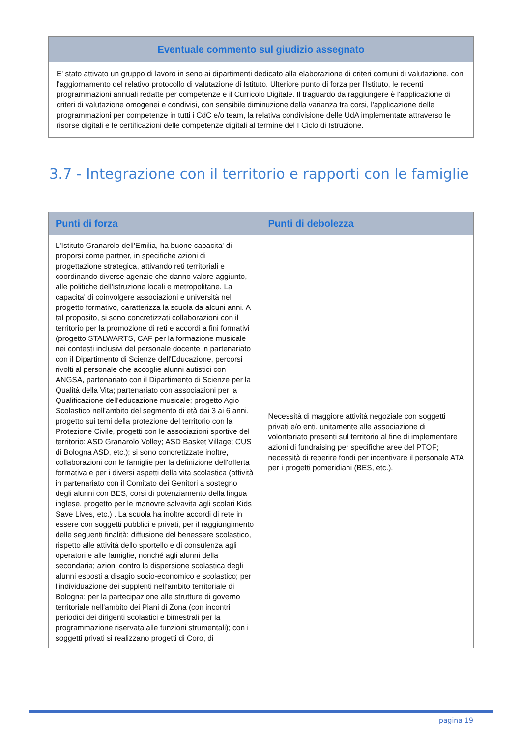Eventuale commento sul giudizio assegnato
E' stato attivato un gruppo di lavoro in seno ai dipartimenti dedicato alla elaborazione di criteri comuni di valutazione, con l'aggiornamento del relativo protocollo di valutazione di Istituto. Ulteriore punto di forza per l'Istituto, le recenti programmazioni annuali redatte per competenze e il Curricolo Digitale. Il traguardo da raggiungere è l'applicazione di criteri di valutazione omogenei e condivisi, con sensibile diminuzione della varianza tra corsi, l'applicazione delle programmazioni per competenze in tutti i CdC e/o team, la relativa condivisione delle UdA implementate attraverso le risorse digitali e le certificazioni delle competenze digitali al termine del I Ciclo di Istruzione.
3.7 - Integrazione con il territorio e rapporti con le famiglie
| Punti di forza | Punti di debolezza |
| --- | --- |
| L'Istituto Granarolo dell'Emilia, ha buone capacita' di proporsi come partner, in specifiche azioni di progettazione strategica, attivando reti territoriali e coordinando diverse agenzie che danno valore aggiunto, alle politiche dell'istruzione locali e metropolitane. La capacita' di coinvolgere associazioni e università nel progetto formativo, caratterizza la scuola da alcuni anni. A tal proposito, si sono concretizzati collaborazioni con il territorio per la promozione di reti e accordi a fini formativi (progetto STALWARTS, CAF per la formazione musicale nei contesti inclusivi del personale docente in partenariato con il Dipartimento di Scienze dell'Educazione, percorsi rivolti al personale che accoglie alunni autistici con ANGSA, partenariato con il Dipartimento di Scienze per la Qualità della Vita; partenariato con associazioni per la Qualificazione dell'educazione musicale; progetto Agio Scolastico nell'ambito del segmento di età dai 3 ai 6 anni, progetto sui temi della protezione del territorio con la Protezione Civile, progetti con le associazioni sportive del territorio: ASD Granarolo Volley; ASD Basket Village; CUS di Bologna ASD, etc.); si sono concretizzate inoltre, collaborazioni con le famiglie per la definizione dell'offerta formativa e per i diversi aspetti della vita scolastica (attività in partenariato con il Comitato dei Genitori a sostegno degli alunni con BES, corsi di potenziamento della lingua inglese, progetto per le manovre salvavita agli scolari Kids Save Lives, etc.) . La scuola ha inoltre accordi di rete in essere con soggetti pubblici e privati, per il raggiungimento delle seguenti finalità: diffusione del benessere scolastico, rispetto alle attività dello sportello e di consulenza agli operatori e alle famiglie, nonché agli alunni della secondaria; azioni contro la dispersione scolastica degli alunni esposti a disagio socio-economico e scolastico; per l'individuazione dei supplenti nell'ambito territoriale di Bologna; per la partecipazione alle strutture di governo territoriale nell'ambito dei Piani di Zona (con incontri periodici dei dirigenti scolastici e bimestrali per la programmazione riservata alle funzioni strumentali); con i soggetti privati si realizzano progetti di Coro, di | Necessità di maggiore attività negoziale con soggetti privati e/o enti, unitamente alle associazione di volontariato presenti sul territorio al fine di implementare azioni di fundraising per specifiche aree del PTOF; necessità di reperire fondi per incentivare il personale ATA per i progetti pomeridiani (BES, etc.). |
pagina 19